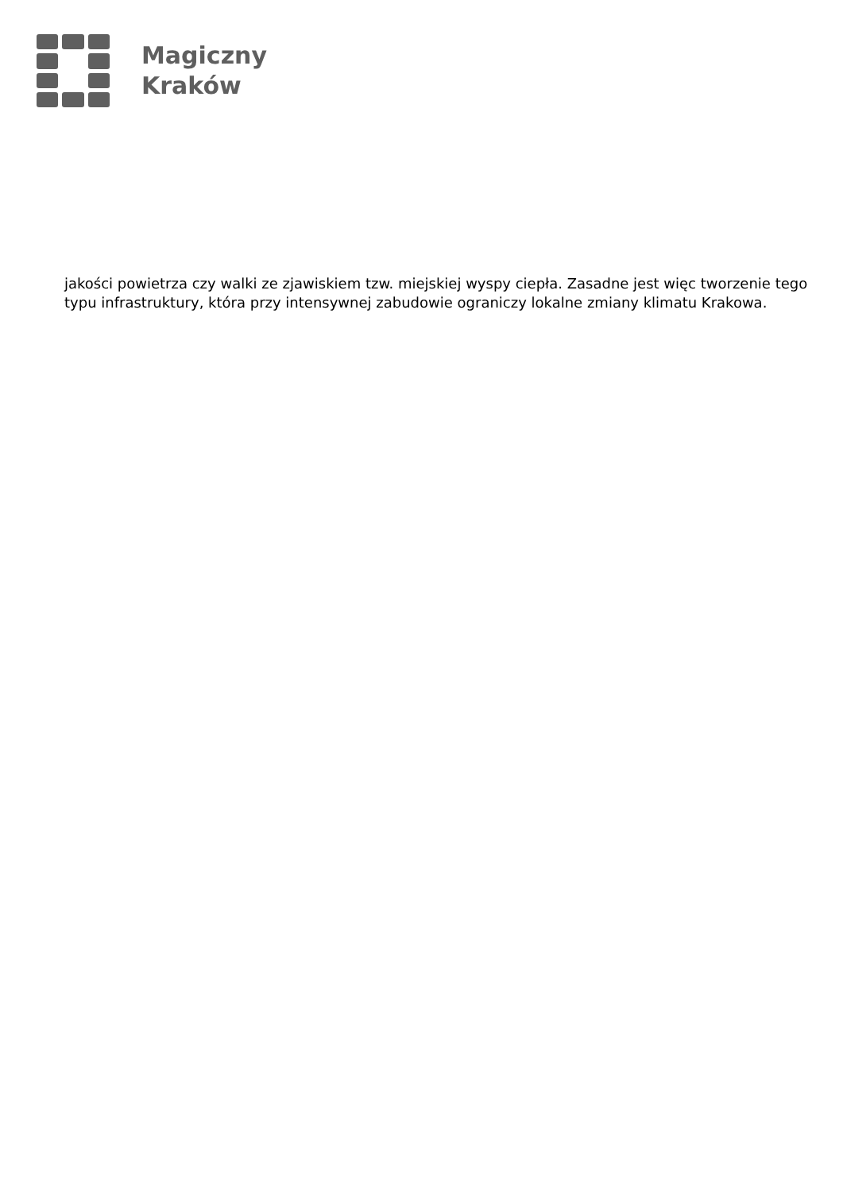Magiczny
Kraków
jakości powietrza czy walki ze zjawiskiem tzw. miejskiej wyspy ciepła. Zasadne jest więc tworzenie tego typu infrastruktury, która przy intensywnej zabudowie ograniczy lokalne zmiany klimatu Krakowa.